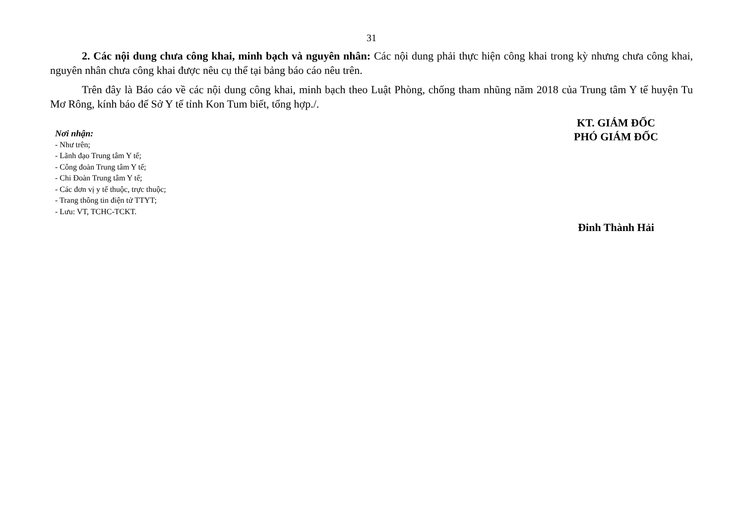31
2. Các nội dung chưa công khai, minh bạch và nguyên nhân: Các nội dung phải thực hiện công khai trong kỳ nhưng chưa công khai, nguyên nhân chưa công khai được nêu cụ thể tại bảng báo cáo nêu trên.
Trên đây là Báo cáo về các nội dung công khai, minh bạch theo Luật Phòng, chống tham nhũng năm 2018 của Trung tâm Y tế huyện Tu Mơ Rông, kính báo để Sở Y tế tỉnh Kon Tum biết, tổng hợp./.
Nơi nhận:
- Như trên;
- Lãnh đạo Trung tâm Y tế;
- Công đoàn Trung tâm Y tế;
- Chi Đoàn Trung tâm Y tế;
- Các đơn vị y tế thuộc, trực thuộc;
- Trang thông tin điện tử TTYT;
- Lưu: VT, TCHC-TCKT.
KT. GIÁM ĐỐC
PHÓ GIÁM ĐỐC
Đinh Thành Hải